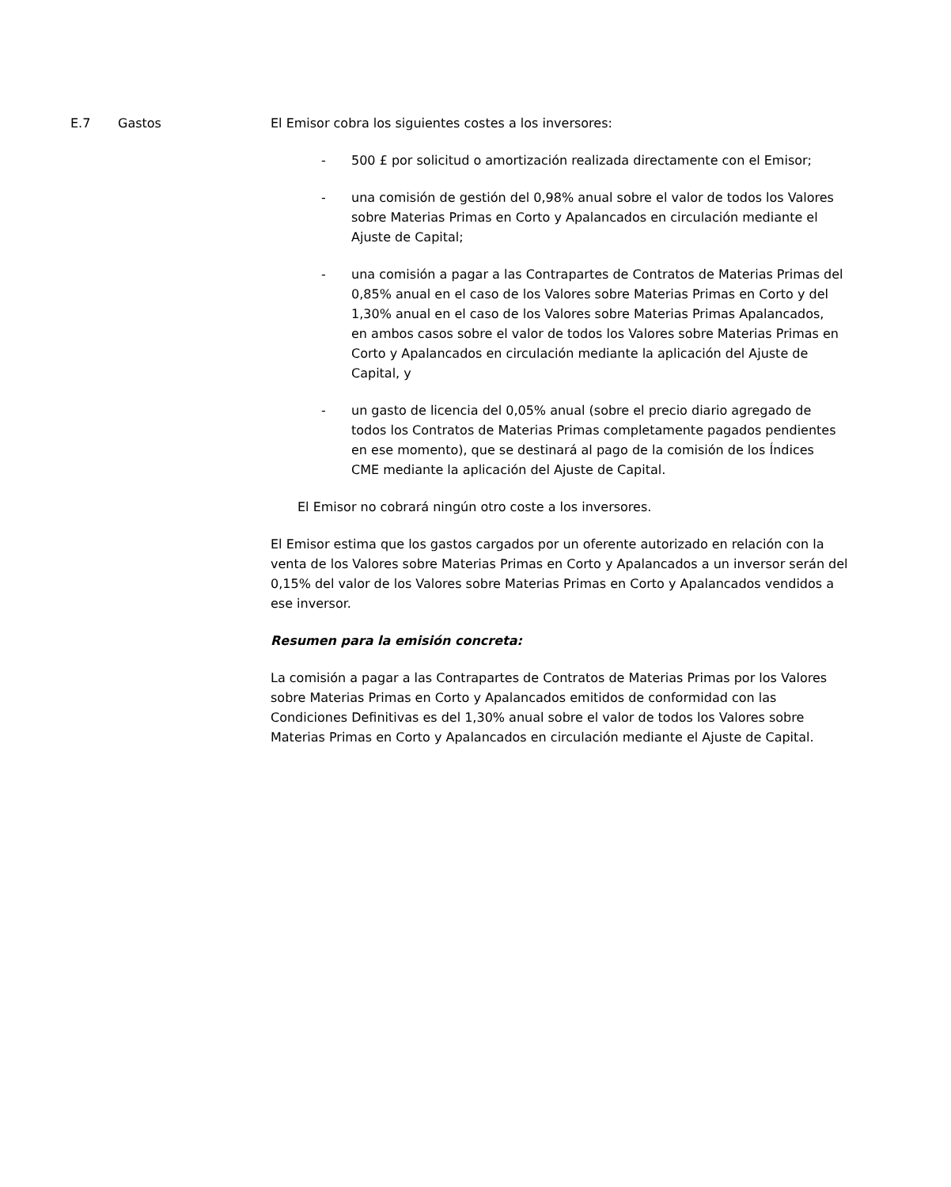E.7 Gastos El Emisor cobra los siguientes costes a los inversores:
- 500 £ por solicitud o amortización realizada directamente con el Emisor;
- una comisión de gestión del 0,98% anual sobre el valor de todos los Valores sobre Materias Primas en Corto y Apalancados en circulación mediante el Ajuste de Capital;
- una comisión a pagar a las Contrapartes de Contratos de Materias Primas del 0,85% anual en el caso de los Valores sobre Materias Primas en Corto y del 1,30% anual en el caso de los Valores sobre Materias Primas Apalancados, en ambos casos sobre el valor de todos los Valores sobre Materias Primas en Corto y Apalancados en circulación mediante la aplicación del Ajuste de Capital, y
- un gasto de licencia del 0,05% anual (sobre el precio diario agregado de todos los Contratos de Materias Primas completamente pagados pendientes en ese momento), que se destinará al pago de la comisión de los Índices CME mediante la aplicación del Ajuste de Capital.
El Emisor no cobrará ningún otro coste a los inversores.
El Emisor estima que los gastos cargados por un oferente autorizado en relación con la venta de los Valores sobre Materias Primas en Corto y Apalancados a un inversor serán del 0,15% del valor de los Valores sobre Materias Primas en Corto y Apalancados vendidos a ese inversor.
Resumen para la emisión concreta:
La comisión a pagar a las Contrapartes de Contratos de Materias Primas por los Valores sobre Materias Primas en Corto y Apalancados emitidos de conformidad con las Condiciones Definitivas es del 1,30% anual sobre el valor de todos los Valores sobre Materias Primas en Corto y Apalancados en circulación mediante el Ajuste de Capital.